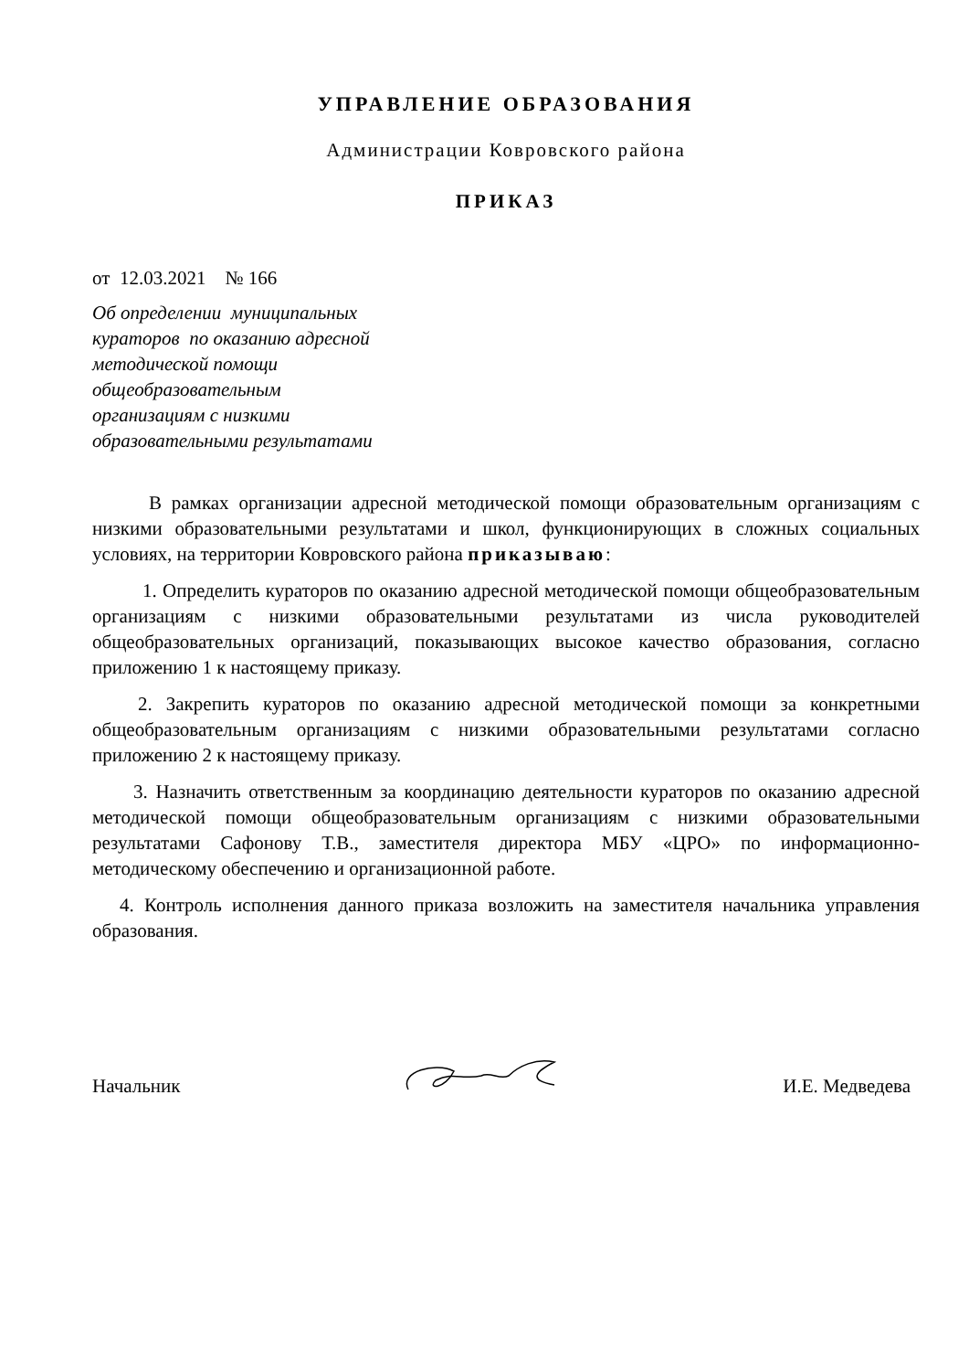УПРАВЛЕНИЕ ОБРАЗОВАНИЯ
Администрации Ковровского района
ПРИКАЗ
от 12.03.2021 № 166
Об определении муниципальных
кураторов по оказанию адресной
методической помощи
общеобразовательным
организациям с низкими
образовательными результатами
В рамках организации адресной методической помощи образовательным организациям с низкими образовательными результатами и школ, функционирующих в сложных социальных условиях, на территории Ковровского района приказываю:
1. Определить кураторов по оказанию адресной методической помощи общеобразовательным организациям с низкими образовательными результатами из числа руководителей общеобразовательных организаций, показывающих высокое качество образования, согласно приложению 1 к настоящему приказу.
2. Закрепить кураторов по оказанию адресной методической помощи за конкретными общеобразовательным организациям с низкими образовательными результатами согласно приложению 2 к настоящему приказу.
3. Назначить ответственным за координацию деятельности кураторов по оказанию адресной методической помощи общеобразовательным организациям с низкими образовательными результатами Сафонову Т.В., заместителя директора МБУ «ЦРО» по информационно-методическому обеспечению и организационной работе.
4. Контроль исполнения данного приказа возложить на заместителя начальника управления образования.
Начальник И.Е. Медведева